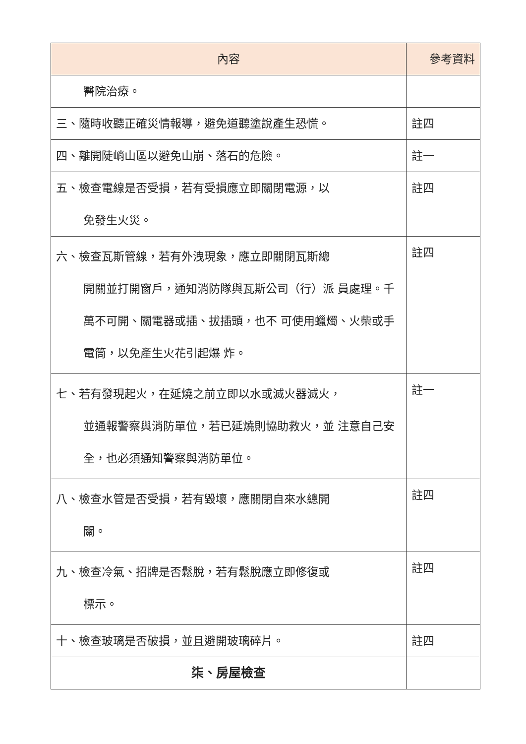| 內容 | 參考資料 |
| --- | --- |
| 醫院治療。 | |
| 三、隨時收聽正確災情報導，避免道聽塗說產生恐慌。 | 註四 |
| 四、離開陡峭山區以避免山崩、落石的危險。 | 註一 |
| 五、檢查電線是否受損，若有受損應立即關閉電源，以 免發生火災。 | 註四 |
| 六、檢查瓦斯管線，若有外洩現象，應立即關閉瓦斯總 開關並打開窗戶，通知消防隊與瓦斯公司（行）派 員處理。千萬不可開、關電器或插、拔插頭，也不 可使用蠟燭、火柴或手電筒，以免產生火花引起爆 炸。 | 註四 |
| 七、若有發現起火，在延燒之前立即以水或滅火器滅火， 並通報警察與消防單位，若已延燒則協助救火，並 注意自己安全，也必須通知警察與消防單位。 | 註一 |
| 八、檢查水管是否受損，若有毀壞，應關閉自來水總開 關。 | 註四 |
| 九、檢查冷氣、招牌是否鬆脫，若有鬆脫應立即修復或 標示。 | 註四 |
| 十、檢查玻璃是否破損，並且避開玻璃碎片。 | 註四 |
| 柒、房屋檢查 | |